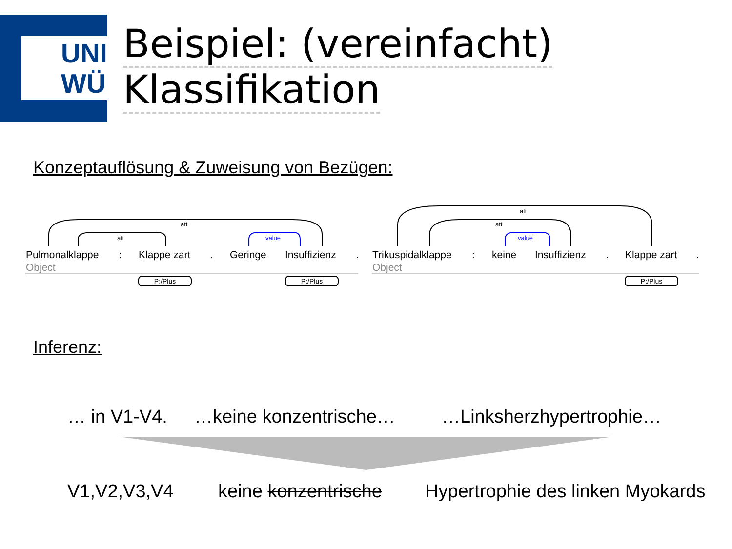UNI
WÜ
Beispiel: (vereinfacht)
Klassifikation
Konzeptauflösung & Zuweisung von Bezügen:
att
att value
att
att
value
Pulmonalklappe: Klappe zart. Geringe Insuffizienz. Trikuspidalklappe: keine Insuffizienz. Klappe zart.
Object Object
P:/Plus P:/Plus P:/Plus
Inferenz:
… in V1-V4. …keine konzentrische… …Linksherzhypertrophie…
V1,V2,V3,V4 keine konzentrische Hypertrophie des linken Myokards